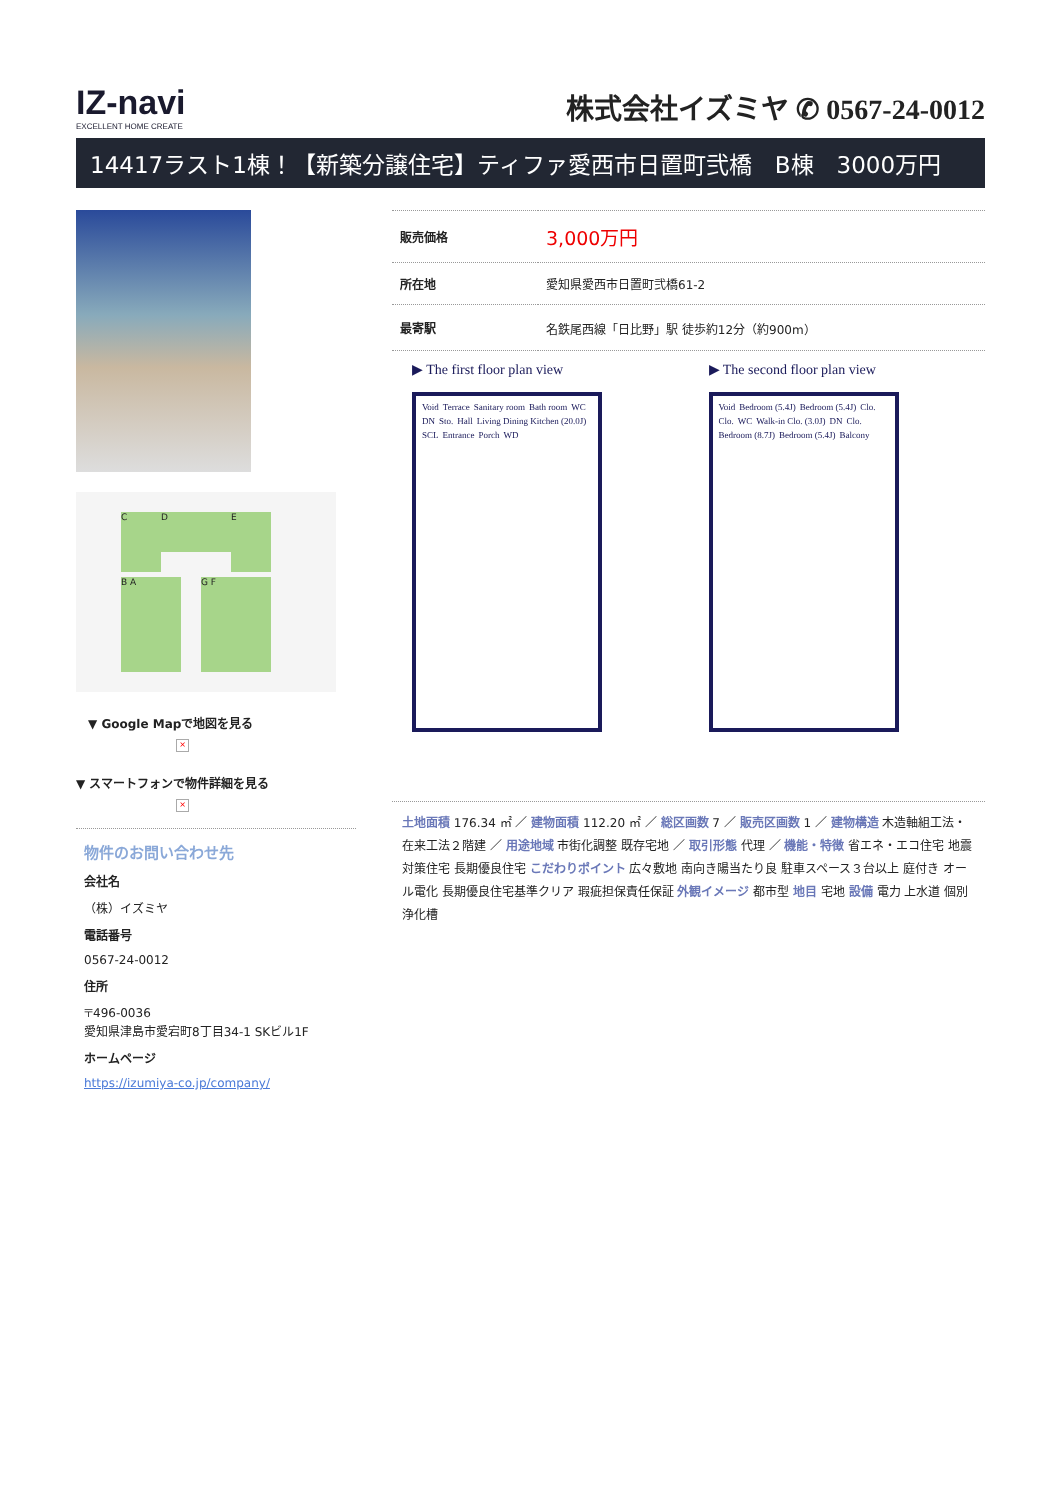IZ-navi
EXCELLENT HOME CREATE
株式会社イズミヤ ✆ 0567-24-0012
14417ラスト1棟！【新築分譲住宅】ティファ愛西市日置町弐橋　B棟　3000万円
C D E
B A G F
　▼ Google Mapで地図を見る
×
▼ スマートフォンで物件詳細を見る
×
物件のお問い合わせ先
会社名
（株）イズミヤ
電話番号
0567-24-0012
住所
〒496-0036
愛知県津島市愛宕町8丁目34-1 SKビル1F
ホームページ
https://izumiya-co.jp/company/
| 販売価格 | 3,000万円 |
| 所在地 | 愛知県愛西市日置町弐橋61-2 |
| 最寄駅 | 名鉄尾西線「日比野」駅 徒歩約12分（約900m） |
▶ The first floor plan view
Void Terrace Sanitary room Bath room WC DN Sto. Hall Living Dining Kitchen (20.0J) SCL Entrance Porch WD
▶ The second floor plan view
Void Bedroom (5.4J) Bedroom (5.4J) Clo. Clo. WC Walk-in Clo. (3.0J) DN Clo. Bedroom (8.7J) Bedroom (5.4J) Balcony
土地面積 176.34 ㎡ ／ 建物面積 112.20 ㎡ ／ 総区画数 7 ／ 販売区画数 1 ／ 建物構造 木造軸組工法・在来工法２階建 ／ 用途地域 市街化調整 既存宅地 ／ 取引形態 代理 ／ 機能・特徴 省エネ・エコ住宅 地震対策住宅 長期優良住宅 こだわりポイント 広々敷地 南向き陽当たり良 駐車スペース３台以上 庭付き オール電化 長期優良住宅基準クリア 瑕疵担保責任保証 外観イメージ 都市型 地目 宅地 設備 電力 上水道 個別浄化槽